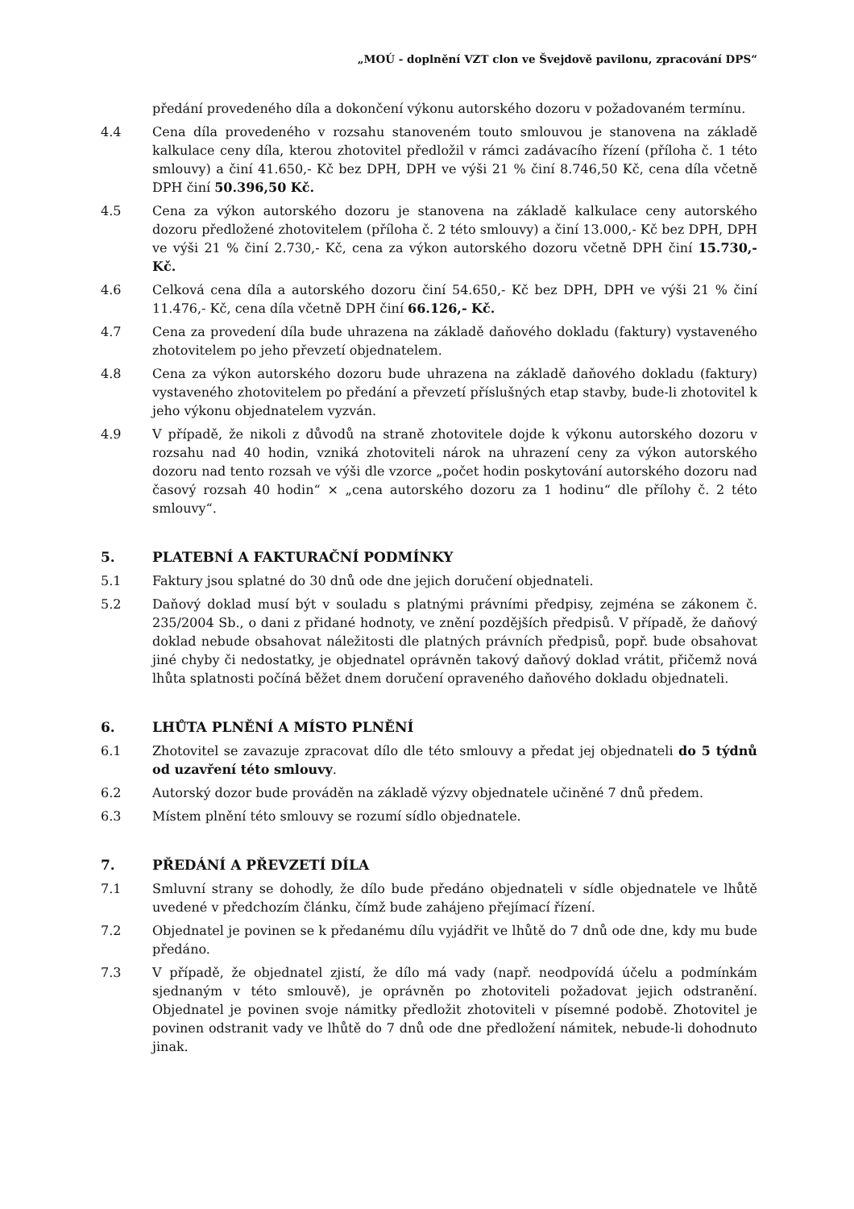„MOÚ - doplnění VZT clon ve Švejdově pavilonu, zpracování DPS“
předání provedeného díla a dokončení výkonu autorského dozoru v požadovaném termínu.
4.4 Cena díla provedeného v rozsahu stanoveném touto smlouvou je stanovena na základě kalkulace ceny díla, kterou zhotovitel předložil v rámci zadávacího řízení (příloha č. 1 této smlouvy) a činí 41.650,- Kč bez DPH, DPH ve výši 21 % činí 8.746,50 Kč, cena díla včetně DPH činí 50.396,50 Kč.
4.5 Cena za výkon autorského dozoru je stanovena na základě kalkulace ceny autorského dozoru předložené zhotovitelem (příloha č. 2 této smlouvy) a činí 13.000,- Kč bez DPH, DPH ve výši 21 % činí 2.730,- Kč, cena za výkon autorského dozoru včetně DPH činí 15.730,- Kč.
4.6 Celková cena díla a autorského dozoru činí 54.650,- Kč bez DPH, DPH ve výši 21 % činí 11.476,- Kč, cena díla včetně DPH činí 66.126,- Kč.
4.7 Cena za provedení díla bude uhrazena na základě daňového dokladu (faktury) vystaveného zhotovitelem po jeho převzetí objednatelem.
4.8 Cena za výkon autorského dozoru bude uhrazena na základě daňového dokladu (faktury) vystaveného zhotovitelem po předání a převzetí příslušných etap stavby, bude-li zhotovitel k jeho výkonu objednatelem vyzván.
4.9 V případě, že nikoli z důvodů na straně zhotovitele dojde k výkonu autorského dozoru v rozsahu nad 40 hodin, vzniká zhotoviteli nárok na uhrazení ceny za výkon autorského dozoru nad tento rozsah ve výši dle vzorce „počet hodin poskytování autorského dozoru nad časový rozsah 40 hodin“ × „cena autorského dozoru za 1 hodinu“ dle přílohy č. 2 této smlouvy“.
5. PLATEBNÍ A FAKTURAČNÍ PODMÍNKY
5.1 Faktury jsou splatné do 30 dnů ode dne jejich doručení objednateli.
5.2 Daňový doklad musí být v souladu s platnými právními předpisy, zejména se zákonem č. 235/2004 Sb., o dani z přidané hodnoty, ve znění pozdějších předpisů. V případě, že daňový doklad nebude obsahovat náležitosti dle platných právních předpisů, popř. bude obsahovat jiné chyby či nedostatky, je objednatel oprávněn takový daňový doklad vrátit, přičemž nová lhůta splatnosti počíná běžet dnem doručení opraveného daňového dokladu objednateli.
6. LHŮTA PLNĚNÍ A MÍSTO PLNĚNÍ
6.1 Zhotovitel se zavazuje zpracovat dílo dle této smlouvy a předat jej objednateli do 5 týdnů od uzavření této smlouvy.
6.2 Autorský dozor bude prováděn na základě výzvy objednatele učiněné 7 dnů předem.
6.3 Místem plnění této smlouvy se rozumí sídlo objednatele.
7. PŘEDÁNÍ A PŘEVZETÍ DÍLA
7.1 Smluvní strany se dohodly, že dílo bude předáno objednateli v sídle objednatele ve lhůtě uvedené v předchozím článku, čímž bude zahájeno přejímací řízení.
7.2 Objednatel je povinen se k předanému dílu vyjádřit ve lhůtě do 7 dnů ode dne, kdy mu bude předáno.
7.3 V případě, že objednatel zjistí, že dílo má vady (např. neodpovídá účelu a podmínkám sjednaným v této smlouvě), je oprávněn po zhotoviteli požadovat jejich odstranění. Objednatel je povinen svoje námitky předložit zhotoviteli v písemné podobě. Zhotovitel je povinen odstranit vady ve lhůtě do 7 dnů ode dne předložení námitek, nebude-li dohodnuto jinak.